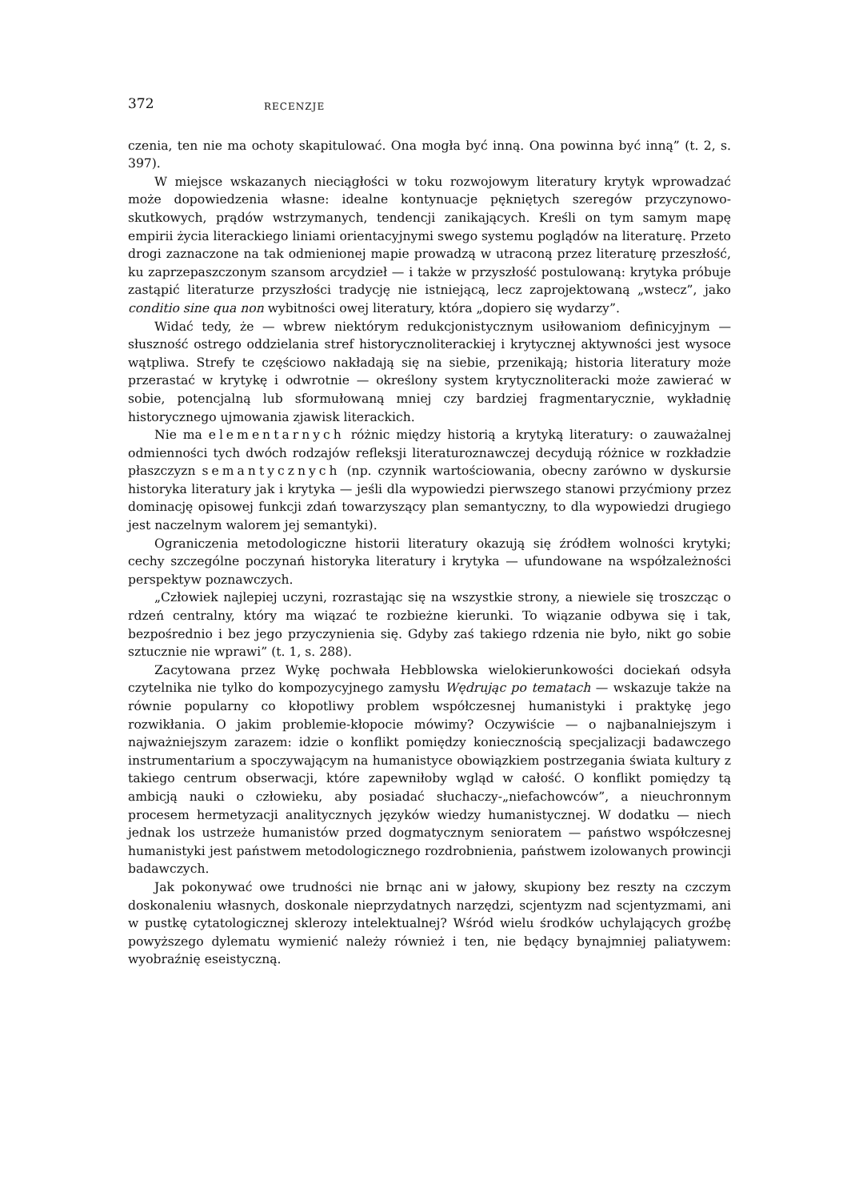372 RECENZJE
czenia, ten nie ma ochoty skapitulować. Ona mogła być inną. Ona powinna być inną” (t. 2, s. 397).
W miejsce wskazanych nieciągłości w toku rozwojowym literatury krytyk wprowadzać może dopowiedzenia własne: idealne kontynuacje pękniętych szeregów przyczynowo-skutkowych, prądów wstrzymanych, tendencji zanikających. Kreśli on tym samym mapę empirii życia literackiego liniami orientacyjnymi swego systemu poglądów na literaturę. Przeto drogi zaznaczone na tak odmienionej mapie prowadzą w utraconą przez literaturę przeszłość, ku zaprzepaszczonym szansom arcydzieł — i także w przyszłość postulowaną: krytyka próbuje zastąpić literaturze przyszłości tradycję nie istniejącą, lecz zaprojektowaną „wstecz”, jako conditio sine qua non wybitności owej literatury, która „dopiero się wydarzy”.
Widać tedy, że — wbrew niektórym redukcjonistycznym usiłowaniom definicyjnym — słuszność ostrego oddzielania stref historycznoliterackiej i krytycznej aktywności jest wysoce wątpliwa. Strefy te częściowo nakładają się na siebie, przenikają; historia literatury może przerastać w krytykę i odwrotnie — określony system krytycznoliteracki może zawierać w sobie, potencjalną lub sformułowaną mniej czy bardziej fragmentarycznie, wykładnię historycznego ujmowania zjawisk literackich.
Nie ma elementarnych różnic między historią a krytyką literatury: o zauważalnej odmienności tych dwóch rodzajów refleksji literaturoznawczej decydują różnice w rozkładzie płaszczyzn semantycznych (np. czynnik wartościowania, obecny zarówno w dyskursie historyka literatury jak i krytyka — jeśli dla wypowiedzi pierwszego stanowi przyćmiony przez dominację opisowej funkcji zdań towarzyszący plan semantyczny, to dla wypowiedzi drugiego jest naczelnym walorem jej semantyki).
Ograniczenia metodologiczne historii literatury okazują się źródłem wolności krytyki; cechy szczególne poczynań historyka literatury i krytyka — ufundowane na współzależności perspektyw poznawczych.
„Człowiek najlepiej uczyni, rozrastając się na wszystkie strony, a niewiele się troszcząc o rdzeń centralny, który ma wiązać te rozbieżne kierunki. To wiązanie odbywa się i tak, bezpośrednio i bez jego przyczynienia się. Gdyby zaś takiego rdzenia nie było, nikt go sobie sztucznie nie wprawi” (t. 1, s. 288).
Zacytowana przez Wykę pochwała Hebblowska wielokierunkowości dociekań odsyła czytelnika nie tylko do kompozycyjnego zamysłu Wędrując po tematach — wskazuje także na równie popularny co kłopotliwy problem współczesnej humanistyki i praktykę jego rozwikłania. O jakim problemie-kłopocie mówimy? Oczywiście — o najbanalniejszym i najważniejszym zarazem: idzie o konflikt pomiędzy koniecznością specjalizacji badawczego instrumentarium a spoczywającym na humanistyce obowiązkiem postrzegania świata kultury z takiego centrum obserwacji, które zapewniłoby wgląd w całość. O konflikt pomiędzy tą ambicją nauki o człowieku, aby posiadać słuchaczy-„niefachowców”, a nieuchronnym procesem hermetyzacji analitycznych języków wiedzy humanistycznej. W dodatku — niech jednak los ustrzeże humanistów przed dogmatycznym senioratem — państwo współczesnej humanistyki jest państwem metodologicznego rozdrobnienia, państwem izolowanych prowincji badawczych.
Jak pokonywać owe trudności nie brnąc ani w jałowy, skupiony bez reszty na czczym doskonaleniu własnych, doskonale nieprzydatnych narzędzi, scjentyzm nad scjentyzmami, ani w pustkę cytatologicznej sklerozy intelektualnej? Wśród wielu środków uchylających groźbę powyższego dylematu wymienić należy również i ten, nie będący bynajmniej paliatywem: wyobraźnię eseistyczną.